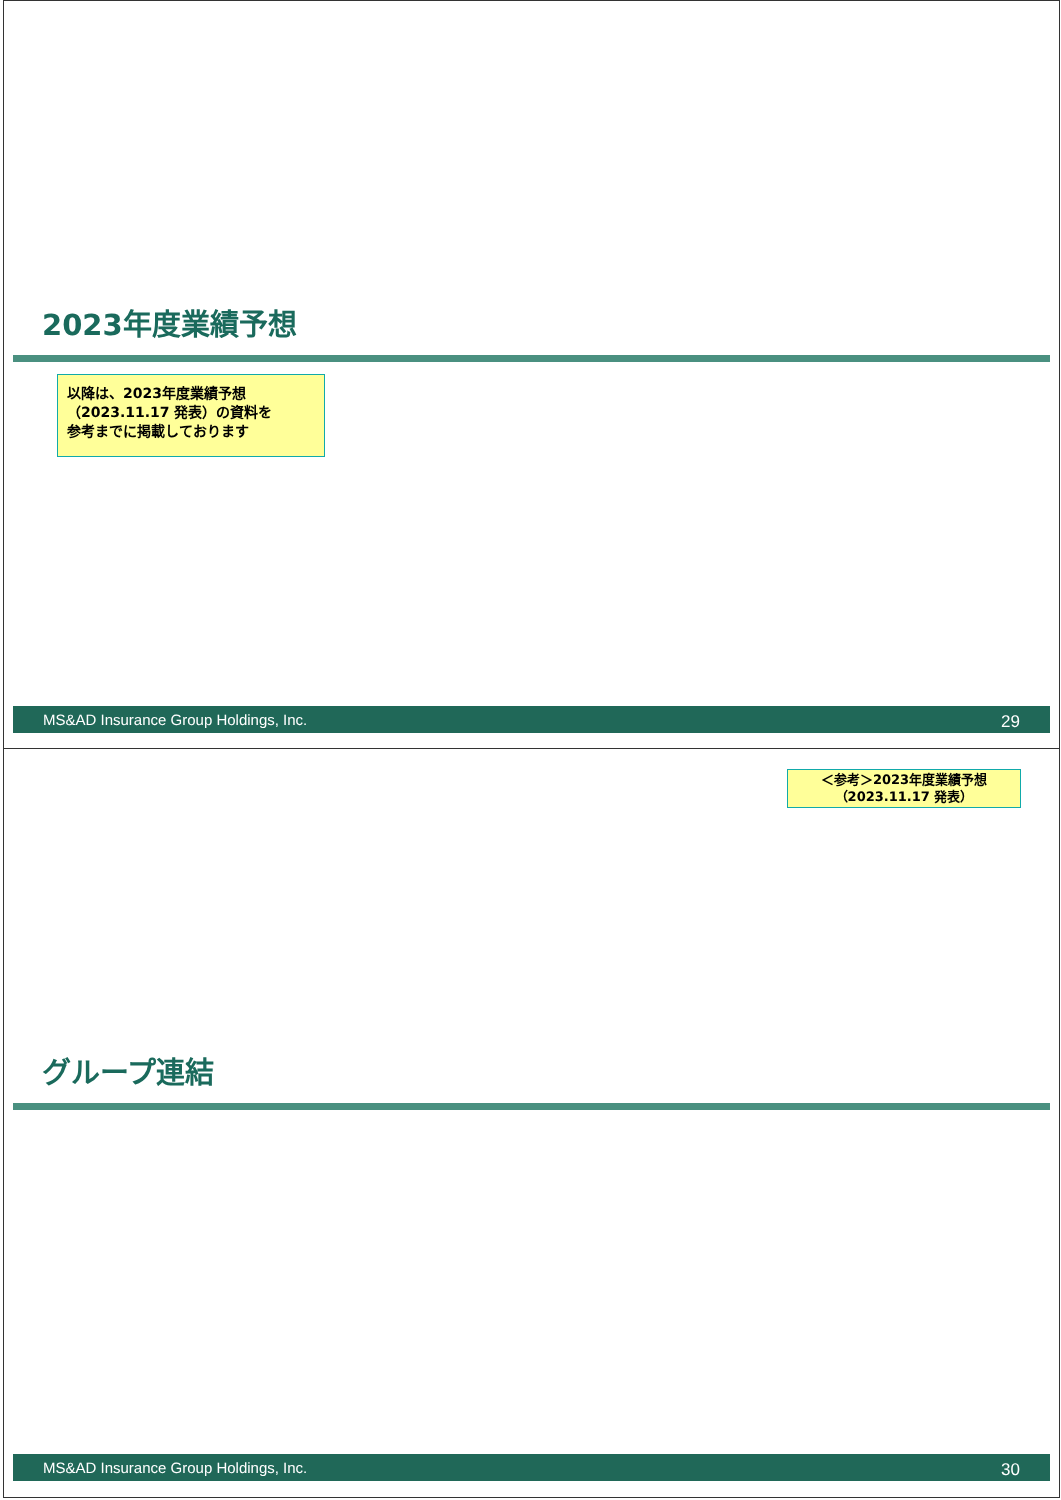2023年度業績予想
以降は、2023年度業績予想
（2023.11.17 発表）の資料を
参考までに掲載しております
MS&AD Insurance Group Holdings, Inc. 29
＜参考＞2023年度業績予想
（2023.11.17 発表）
グループ連結
MS&AD Insurance Group Holdings, Inc. 30